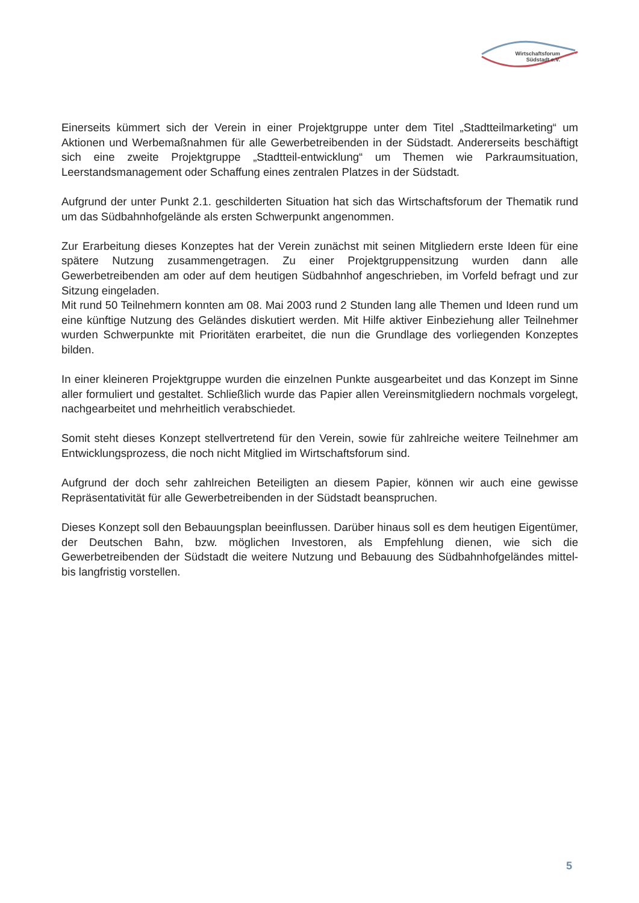Wirtschaftsforum
Südstadt e.V.
Einerseits kümmert sich der Verein in einer Projektgruppe unter dem Titel „Stadtteilmarketing“ um Aktionen und Werbemaßnahmen für alle Gewerbetreibenden in der Südstadt. Andererseits beschäftigt sich eine zweite Projektgruppe „Stadtteil-entwicklung“ um Themen wie Parkraumsituation, Leerstandsmanagement oder Schaffung eines zentralen Platzes in der Südstadt.
Aufgrund der unter Punkt 2.1. geschilderten Situation hat sich das Wirtschaftsforum der Thematik rund um das Südbahnhofgelände als ersten Schwerpunkt angenommen.
Zur Erarbeitung dieses Konzeptes hat der Verein zunächst mit seinen Mitgliedern erste Ideen für eine spätere Nutzung zusammengetragen. Zu einer Projektgruppensitzung wurden dann alle Gewerbetreibenden am oder auf dem heutigen Südbahnhof angeschrieben, im Vorfeld befragt und zur Sitzung eingeladen.
Mit rund 50 Teilnehmern konnten am 08. Mai 2003 rund 2 Stunden lang alle Themen und Ideen rund um eine künftige Nutzung des Geländes diskutiert werden. Mit Hilfe aktiver Einbeziehung aller Teilnehmer wurden Schwerpunkte mit Prioritäten erarbeitet, die nun die Grundlage des vorliegenden Konzeptes bilden.
In einer kleineren Projektgruppe wurden die einzelnen Punkte ausgearbeitet und das Konzept im Sinne aller formuliert und gestaltet. Schließlich wurde das Papier allen Vereinsmitgliedern nochmals vorgelegt, nachgearbeitet und mehrheitlich verabschiedet.
Somit steht dieses Konzept stellvertretend für den Verein, sowie für zahlreiche weitere Teilnehmer am Entwicklungsprozess, die noch nicht Mitglied im Wirtschaftsforum sind.
Aufgrund der doch sehr zahlreichen Beteiligten an diesem Papier, können wir auch eine gewisse Repräsentativität für alle Gewerbetreibenden in der Südstadt beanspruchen.
Dieses Konzept soll den Bebauungsplan beeinflussen. Darüber hinaus soll es dem heutigen Eigentümer, der Deutschen Bahn, bzw. möglichen Investoren, als Empfehlung dienen, wie sich die Gewerbetreibenden der Südstadt die weitere Nutzung und Bebauung des Südbahnhofgeländes mittel- bis langfristig vorstellen.
5